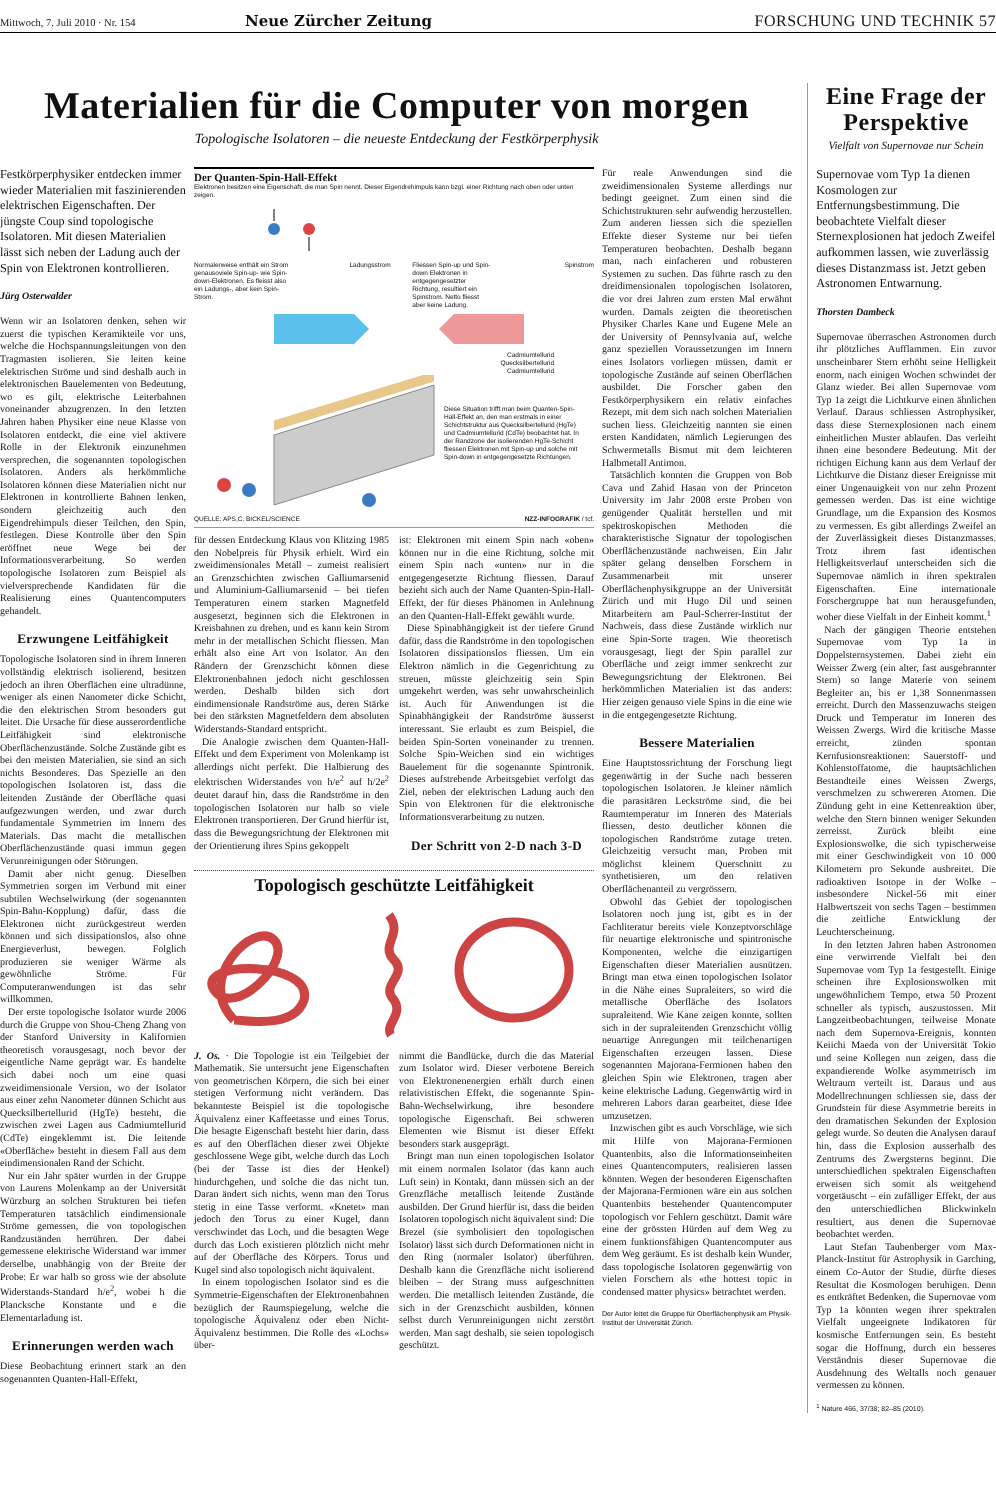Mittwoch, 7. Juli 2010 · Nr. 154 Neue Zürcher Zeitung FORSCHUNG UND TECHNIK 57
Materialien für die Computer von morgen
Topologische Isolatoren – die neueste Entdeckung der Festkörperphysik
Festkörperphysiker entdecken immer wieder Materialien mit faszinierenden elektrischen Eigenschaften. Der jüngste Coup sind topologische Isolatoren. Mit diesen Materialien lässt sich neben der Ladung auch der Spin von Elektronen kontrollieren.
Jürg Osterwalder
Wenn wir an Isolatoren denken, sehen wir zuerst die typischen Keramikteile vor uns, welche die Hochspannungsleitungen von den Tragmasten isolieren. Sie leiten keine elektrischen Ströme und sind deshalb auch in elektronischen Bauelementen von Bedeutung, wo es gilt, elektrische Leiterbahnen voneinander abzugrenzen. In den letzten Jahren haben Physiker eine neue Klasse von Isolatoren entdeckt, die eine viel aktivere Rolle in der Elektronik einzunehmen versprechen, die sogenannten topologischen Isolatoren. Anders als herkömmliche Isolatoren können diese Materialien nicht nur Elektronen in kontrollierte Bahnen lenken, sondern gleichzeitig auch den Eigendrehimpuls dieser Teilchen, den Spin, festlegen. Diese Kontrolle über den Spin eröffnet neue Wege bei der Informationsverarbeitung. So werden topologische Isolatoren zum Beispiel als vielversprechende Kandidaten für die Realisierung eines Quantencomputers gehandelt.
Erzwungene Leitfähigkeit
Topologische Isolatoren sind in ihrem Inneren vollständig elektrisch isolierend, besitzen jedoch an ihren Oberflächen eine ultradünne, weniger als einen Nanometer dicke Schicht, die den elektrischen Strom besonders gut leitet. Die Ursache für diese ausserordentliche Leitfähigkeit sind elektronische Oberflächenzustände. Solche Zustände gibt es bei den meisten Materialien, sie sind an sich nichts Besonderes. Das Spezielle an den topologischen Isolatoren ist, dass die leitenden Zustände der Oberfläche quasi aufgezwungen werden, und zwar durch fundamentale Symmetrien im Innern des Materials. Das macht die metallischen Oberflächenzustände quasi immun gegen Verunreinigungen oder Störungen.
Damit aber nicht genug. Dieselben Symmetrien sorgen im Verbund mit einer subtilen Wechselwirkung (der sogenannten Spin-Bahn-Kopplung) dafür, dass die Elektronen nicht zurückgestreut werden können und sich dissipationslos, also ohne Energieverlust, bewegen. Folglich produzieren sie weniger Wärme als gewöhnliche Ströme. Für Computeranwendungen ist das sehr willkommen.
Der erste topologische Isolator wurde 2006 durch die Gruppe von Shou-Cheng Zhang von der Stanford University in Kalifornien theoretisch vorausgesagt, noch bevor der eigentliche Name geprägt war. Es handelte sich dabei noch um eine quasi zweidimensionale Version, wo der Isolator aus einer zehn Nanometer dünnen Schicht aus Quecksilbertellurid (HgTe) besteht, die zwischen zwei Lagen aus Cadmiumtellurid (CdTe) eingeklemmt ist. Die leitende «Oberfläche» besteht in diesem Fall aus dem eindimensionalen Rand der Schicht.
Nur ein Jahr später wurden in der Gruppe von Laurens Molenkamp an der Universität Würzburg an solchen Strukturen bei tiefen Temperaturen tatsächlich eindimensionale Ströme gemessen, die von topologischen Randzuständen herrühren. Der dabei gemessene elektrische Widerstand war immer derselbe, unabhängig von der Breite der Probe: Er war halb so gross wie der absolute Widerstands-Standard h/e<sup>2</sup>, wobei h die Plancksche Konstante und e die Elementarladung ist.
Erinnerungen werden wach
Diese Beobachtung erinnert stark an den sogenannten Quanten-Hall-Effekt,
Der Quanten-Spin-Hall-Effekt
Elektronen besitzen eine Eigenschaft, die man Spin nennt. Dieser Eigendrehimpuls kann bzgl. einer Richtung nach oben oder unten zeigen.
Normalerweise enthält ein Strom genausoviele Spin-up- wie Spin-down-Elektronen. Es fleisst also ein Ladungs-, aber kein Spin-Strom.
Ladungsstrom Fliessen Spin-up und Spin-down Elektronen in entgegengesetzter Richtung, resultiert ein Spinstrom. Netto fliesst aber keine Ladung.
Spinstrom
Cadmiumtellurid
Quecksilbertellurid
Cadmiumtellurid
Diese Situation trifft man beim Quanten-Spin-Hall-Effekt an, den man erstmals in einer Schichtstruktur aus Quecksilbertellurid (HgTe) und Cadmiumtellurid (CdTe) beobachtet hat. In der Randzone der isolierenden HgTe-Schicht fliessen Elektronen mit Spin-up und solche mit Spin-down in entgegengesetzte Richtungen.
QUELLE: APS,C. BICKEL/SCIENCE NZZ-INFOGRAFIK / tcf.
für dessen Entdeckung Klaus von Klitzing 1985 den Nobelpreis für Physik erhielt. Wird ein zweidimensionales Metall – zumeist realisiert an Grenzschichten zwischen Galliumarsenid und Aluminium-Galliumarsenid – bei tiefen Temperaturen einem starken Magnetfeld ausgesetzt, beginnen sich die Elektronen in Kreisbahnen zu drehen, und es kann kein Strom mehr in der metallischen Schicht fliessen. Man erhält also eine Art von Isolator. An den Rändern der Grenzschicht können diese Elektronenbahnen jedoch nicht geschlossen werden. Deshalb bilden sich dort eindimensionale Randströme aus, deren Stärke bei den stärksten Magnetfeldern dem absoluten Widerstands-Standard entspricht.
Die Analogie zwischen dem Quanten-Hall-Effekt und dem Experiment von Molenkamp ist allerdings nicht perfekt. Die Halbierung des elektrischen Widerstandes von h/e<sup>2</sup> auf h/2e<sup>2</sup> deutet darauf hin, dass die Randströme in den topologischen Isolatoren nur halb so viele Elektronen transportieren. Der Grund hierfür ist, dass die Bewegungsrichtung der Elektronen mit der Orientierung ihres Spins gekoppelt
ist: Elektronen mit einem Spin nach «oben» können nur in die eine Richtung, solche mit einem Spin nach «unten» nur in die entgegengesetzte Richtung fliessen. Darauf bezieht sich auch der Name Quanten-Spin-Hall-Effekt, der für dieses Phänomen in Anlehnung an den Quanten-Hall-Effekt gewählt wurde.
Diese Spinabhängigkeit ist der tiefere Grund dafür, dass die Randströme in den topologischen Isolatoren dissipationslos fliessen. Um ein Elektron nämlich in die Gegenrichtung zu streuen, müsste gleichzeitig sein Spin umgekehrt werden, was sehr unwahrscheinlich ist. Auch für Anwendungen ist die Spinabhängigkeit der Randströme äusserst interessant. Sie erlaubt es zum Beispiel, die beiden Spin-Sorten voneinander zu trennen. Solche Spin-Weichen sind ein wichtiges Bauelement für die sogenannte Spintronik. Dieses aufstrebende Arbeitsgebiet verfolgt das Ziel, neben der elektrischen Ladung auch den Spin von Elektronen für die elektronische Informationsverarbeitung zu nutzen.
Der Schritt von 2-D nach 3-D
Topologisch geschützte Leitfähigkeit
J. Os. · Die Topologie ist ein Teilgebiet der Mathematik. Sie untersucht jene Eigenschaften von geometrischen Körpern, die sich bei einer stetigen Verformung nicht verändern. Das bekannteste Beispiel ist die topologische Äquivalenz einer Kaffeetasse und eines Torus. Die besagte Eigenschaft besteht hier darin, dass es auf den Oberflächen dieser zwei Objekte geschlossene Wege gibt, welche durch das Loch (bei der Tasse ist dies der Henkel) hindurchgehen, und solche die das nicht tun. Daran ändert sich nichts, wenn man den Torus stetig in eine Tasse verformt. «Knetet» man jedoch den Torus zu einer Kugel, dann verschwindet das Loch, und die besagten Wege durch das Loch existieren plötzlich nicht mehr auf der Oberfläche des Körpers. Torus und Kugel sind also topologisch nicht äquivalent.
In einem topologischen Isolator sind es die Symmetrie-Eigenschaften der Elektronenbahnen bezüglich der Raumspiegelung, welche die topologische Äquivalenz oder eben Nicht-Äquivalenz bestimmen. Die Rolle des «Lochs» über-
nimmt die Bandlücke, durch die das Material zum Isolator wird. Dieser verbotene Bereich von Elektronenenergien erhält durch einen relativistischen Effekt, die sogenannte Spin-Bahn-Wechselwirkung, ihre besondere topologische Eigenschaft. Bei schweren Elementen wie Bismut ist dieser Effekt besonders stark ausgeprägt.
Bringt man nun einen topologischen Isolator mit einem normalen Isolator (das kann auch Luft sein) in Kontakt, dann müssen sich an der Grenzfläche metallisch leitende Zustände ausbilden. Der Grund hierfür ist, dass die beiden Isolatoren topologisch nicht äquivalent sind: Die Brezel (sie symbolisiert den topologischen Isolator) lässt sich durch Deformationen nicht in den Ring (normaler Isolator) überführen. Deshalb kann die Grenzfläche nicht isolierend bleiben – der Strang muss aufgeschnitten werden. Die metallisch leitenden Zustände, die sich in der Grenzschicht ausbilden, können selbst durch Verunreinigungen nicht zerstört werden. Man sagt deshalb, sie seien topologisch geschützt.
Für reale Anwendungen sind die zweidimensionalen Systeme allerdings nur bedingt geeignet. Zum einen sind die Schichtstrukturen sehr aufwendig herzustellen. Zum anderen liessen sich die speziellen Effekte dieser Systeme nur bei tiefen Temperaturen beobachten. Deshalb begann man, nach einfacheren und robusteren Systemen zu suchen. Das führte rasch zu den dreidimensionalen topologischen Isolatoren, die vor drei Jahren zum ersten Mal erwähnt wurden. Damals zeigten die theoretischen Physiker Charles Kane und Eugene Mele an der University of Pennsylvania auf, welche ganz speziellen Voraussetzungen im Innern eines Isolators vorliegen müssen, damit er topologische Zustände auf seinen Oberflächen ausbildet. Die Forscher gaben den Festkörperphysikern ein relativ einfaches Rezept, mit dem sich nach solchen Materialien suchen liess. Gleichzeitig nannten sie einen ersten Kandidaten, nämlich Legierungen des Schwermetalls Bismut mit dem leichteren Halbmetall Antimon.
Tatsächlich konnten die Gruppen von Bob Cava und Zahid Hasan von der Princeton University im Jahr 2008 erste Proben von genügender Qualität herstellen und mit spektroskopischen Methoden die charakteristische Signatur der topologischen Oberflächenzustände nachweisen. Ein Jahr später gelang denselben Forschern in Zusammenarbeit mit unserer Oberflächenphysikgruppe an der Universität Zürich und mit Hugo Dil und seinen Mitarbeitern am Paul-Scherrer-Institut der Nachweis, dass diese Zustände wirklich nur eine Spin-Sorte tragen. Wie theoretisch vorausgesagt, liegt der Spin parallel zur Oberfläche und zeigt immer senkrecht zur Bewegungsrichtung der Elektronen. Bei herkömmlichen Materialien ist das anders: Hier zeigen genauso viele Spins in die eine wie in die entgegengesetzte Richtung.
Bessere Materialien
Eine Hauptstossrichtung der Forschung liegt gegenwärtig in der Suche nach besseren topologischen Isolatoren. Je kleiner nämlich die parasitären Leckströme sind, die bei Raumtemperatur im Inneren des Materials fliessen, desto deutlicher können die topologischen Randströme zutage treten. Gleichzeitig versucht man, Proben mit möglichst kleinem Querschnitt zu synthetisieren, um den relativen Oberflächenanteil zu vergrössern.
Obwohl das Gebiet der topologischen Isolatoren noch jung ist, gibt es in der Fachliteratur bereits viele Konzeptvorschläge für neuartige elektronische und spintronische Komponenten, welche die einzigartigen Eigenschaften dieser Materialien ausnützen. Bringt man etwa einen topologischen Isolator in die Nähe eines Supraleiters, so wird die metallische Oberfläche des Isolators supraleitend. Wie Kane zeigen konnte, sollten sich in der supraleitenden Grenzschicht völlig neuartige Anregungen mit teilchenartigen Eigenschaften erzeugen lassen. Diese sogenannten Majorana-Fermionen haben den gleichen Spin wie Elektronen, tragen aber keine elektrische Ladung. Gegenwärtig wird in mehreren Labors daran gearbeitet, diese Idee umzusetzen.
Inzwischen gibt es auch Vorschläge, wie sich mit Hilfe von Majorana-Fermionen Quantenbits, also die Informationseinheiten eines Quantencomputers, realisieren lassen könnten. Wegen der besonderen Eigenschaften der Majorana-Fermionen wäre ein aus solchen Quantenbits bestehender Quantencomputer topologisch vor Fehlern geschützt. Damit wäre eine der grössten Hürden auf dem Weg zu einem funktionsfähigen Quantencomputer aus dem Weg geräumt. Es ist deshalb kein Wunder, dass topologische Isolatoren gegenwärtig von vielen Forschern als «the hottest topic in condensed matter physics» betrachtet werden.
Der Autor leitet die Gruppe für Oberflächenphysik am Physik-Institut der Universität Zürich.
Eine Frage der Perspektive
Vielfalt von Supernovae nur Schein
Supernovae vom Typ 1a dienen Kosmologen zur Entfernungsbestimmung. Die beobachtete Vielfalt dieser Sternexplosionen hat jedoch Zweifel aufkommen lassen, wie zuverlässig dieses Distanzmass ist. Jetzt geben Astronomen Entwarnung.
Thorsten Dambeck
Supernovae überraschen Astronomen durch ihr plötzliches Aufflammen. Ein zuvor unscheinbarer Stern erhöht seine Helligkeit enorm, nach einigen Wochen schwindet der Glanz wieder. Bei allen Supernovae vom Typ 1a zeigt die Lichtkurve einen ähnlichen Verlauf. Daraus schliessen Astrophysiker, dass diese Sternexplosionen nach einem einheitlichen Muster ablaufen. Das verleiht ihnen eine besondere Bedeutung. Mit der richtigen Eichung kann aus dem Verlauf der Lichtkurve die Distanz dieser Ereignisse mit einer Ungenauigkeit von nur zehn Prozent gemessen werden. Das ist eine wichtige Grundlage, um die Expansion des Kosmos zu vermessen. Es gibt allerdings Zweifel an der Zuverlässigkeit dieses Distanzmasses. Trotz ihrem fast identischen Helligkeitsverlauf unterscheiden sich die Supernovae nämlich in ihren spektralen Eigenschaften. Eine internationale Forschergruppe hat nun herausgefunden, woher diese Vielfalt in der Einheit kommt.<sup>1</sup>
Nach der gängigen Theorie entstehen Supernovae vom Typ 1a in Doppelsternsystemen. Dabei zieht ein Weisser Zwerg (ein alter, fast ausgebrannter Stern) so lange Materie von seinem Begleiter an, bis er 1,38 Sonnenmassen erreicht. Durch den Massenzuwachs steigen Druck und Temperatur im Inneren des Weissen Zwergs. Wird die kritische Masse erreicht, zünden spontan Kernfusionsreaktionen: Sauerstoff- und Kohlenstoffatome, die hauptsächlichen Bestandteile eines Weissen Zwergs, verschmelzen zu schwereren Atomen. Die Zündung geht in eine Kettenreaktion über, welche den Stern binnen weniger Sekunden zerreisst. Zurück bleibt eine Explosionswolke, die sich typischerweise mit einer Geschwindigkeit von 10 000 Kilometern pro Sekunde ausbreitet. Die radioaktiven Isotope in der Wolke – insbesondere Nickel-56 mit einer Halbwertszeit von sechs Tagen – bestimmen die zeitliche Entwicklung der Leuchterscheinung.
In den letzten Jahren haben Astronomen eine verwirrende Vielfalt bei den Supernovae vom Typ 1a festgestellt. Einige scheinen ihre Explosionswolken mit ungewöhnlichem Tempo, etwa 50 Prozent schneller als typisch, auszustossen. Mit Langzeitbeobachtungen, teilweise Monate nach dem Supernova-Ereignis, konnten Keiichi Maeda von der Universität Tokio und seine Kollegen nun zeigen, dass die expandierende Wolke asymmetrisch im Weltraum verteilt ist. Daraus und aus Modellrechnungen schliessen sie, dass der Grundstein für diese Asymmetrie bereits in den dramatischen Sekunden der Explosion gelegt wurde. So deuten die Analysen darauf hin, dass die Explosion ausserhalb des Zentrums des Zwergsterns beginnt. Die unterschiedlichen spektralen Eigenschaften erweisen sich somit als weitgehend vorgetäuscht – ein zufälliger Effekt, der aus den unterschiedlichen Blickwinkeln resultiert, aus denen die Supernovae beobachtet werden.
Laut Stefan Taubenberger vom Max-Planck-Institut für Astrophysik in Garching, einem Co-Autor der Studie, dürfte dieses Resultat die Kosmologen beruhigen. Denn es entkräftet Bedenken, die Supernovae vom Typ 1a könnten wegen ihrer spektralen Vielfalt ungeeignete Indikatoren für kosmische Entfernungen sein. Es besteht sogar die Hoffnung, durch ein besseres Verständnis dieser Supernovae die Ausdehnung des Weltalls noch genauer vermessen zu können.
<sup>1</sup> Nature 466, 37/38; 82–85 (2010).